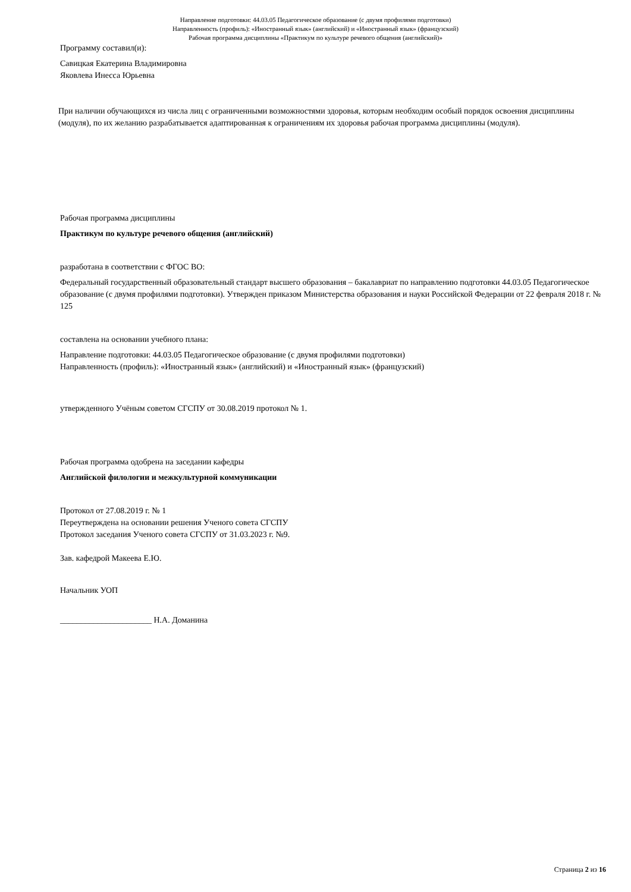Направление подготовки: 44.03.05 Педагогическое образование (с двумя профилями подготовки)
Направленность (профиль): «Иностранный язык» (английский) и «Иностранный язык» (французский)
Рабочая программа дисциплины «Практикум по культуре речевого общения (английский)»
Программу составил(и):
Савицкая Екатерина Владимировна
Яковлева Инесса Юрьевна
При наличии обучающихся из числа лиц с ограниченными возможностями здоровья, которым необходим особый порядок освоения дисциплины (модуля), по их желанию разрабатывается адаптированная к ограничениям их здоровья рабочая программа дисциплины (модуля).
Рабочая программа дисциплины
Практикум по культуре речевого общения (английский)
разработана в соответствии с ФГОС ВО:
Федеральный государственный образовательный стандарт высшего образования – бакалавриат по направлению подготовки 44.03.05 Педагогическое образование (с двумя профилями подготовки). Утвержден приказом Министерства образования и науки Российской Федерации от 22 февраля 2018 г. № 125
составлена на основании учебного плана:
Направление подготовки: 44.03.05 Педагогическое образование (с двумя профилями подготовки)
Направленность (профиль): «Иностранный язык» (английский) и «Иностранный язык» (французский)
утвержденного Учёным советом СГСПУ от 30.08.2019 протокол № 1.
Рабочая программа одобрена на заседании кафедры
Английской филологии и межкультурной коммуникации
Протокол от 27.08.2019 г. № 1
Переутверждена на основании решения Ученого совета СГСПУ
Протокол заседания Ученого совета СГСПУ от 31.03.2023 г. №9.
Зав. кафедрой Макеева Е.Ю.
Начальник УОП
______________________ Н.А. Доманина
Страница 2 из 16